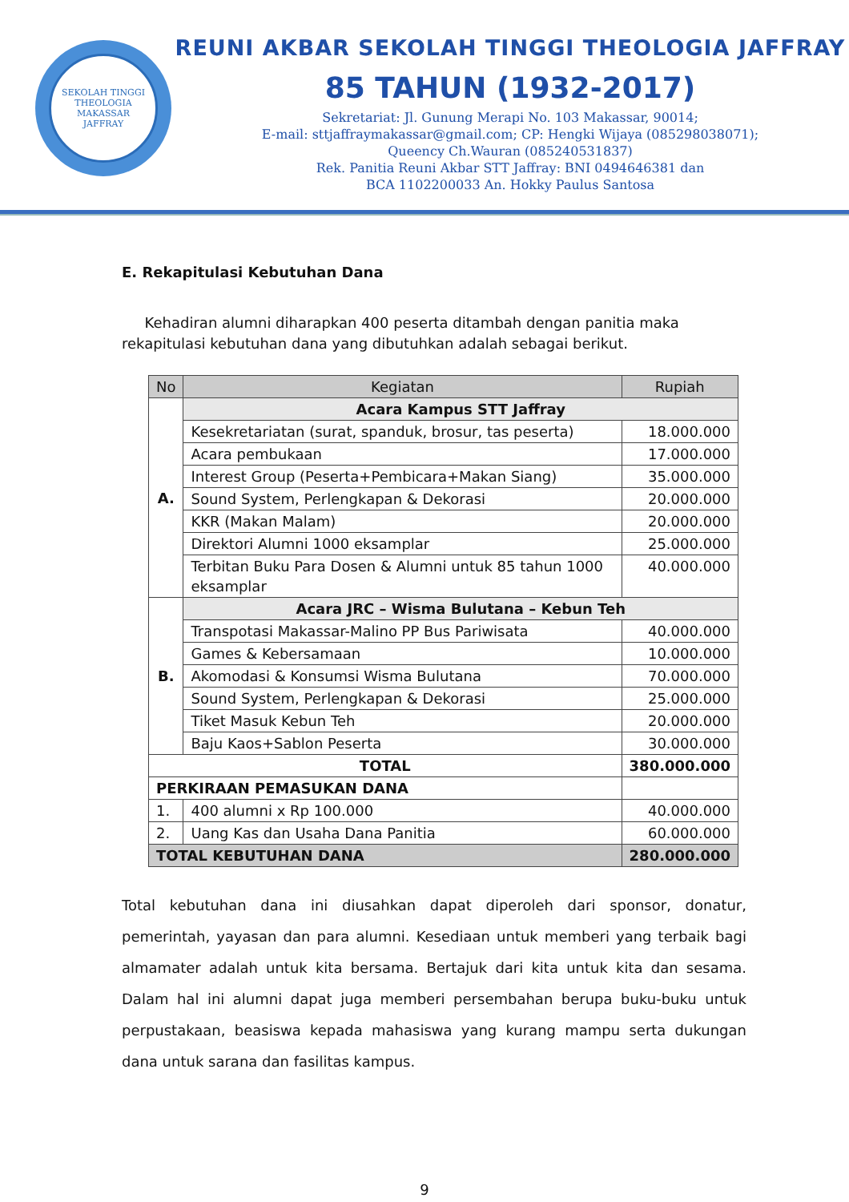SEKOLAH TINGGI THEOLOGIA
MAKASSAR
JAFFRAY
REUNI AKBAR SEKOLAH TINGGI THEOLOGIA JAFFRAY
85 TAHUN (1932-2017)
Sekretariat: Jl. Gunung Merapi No. 103 Makassar, 90014;
E-mail: sttjaffraymakassar@gmail.com; CP: Hengki Wijaya (085298038071);
Queency Ch.Wauran (085240531837)
Rek. Panitia Reuni Akbar STT Jaffray: BNI 0494646381 dan
BCA 1102200033 An. Hokky Paulus Santosa
E. Rekapitulasi Kebutuhan Dana
Kehadiran alumni diharapkan 400 peserta ditambah dengan panitia maka rekapitulasi kebutuhan dana yang dibutuhkan adalah sebagai berikut.
| No | Kegiatan | Rupiah |
| --- | --- | --- |
| A. | Acara Kampus STT Jaffray | |
| | Kesekretariatan (surat, spanduk, brosur, tas peserta) | 18.000.000 |
| | Acara pembukaan | 17.000.000 |
| | Interest Group (Peserta+Pembicara+Makan Siang) | 35.000.000 |
| | Sound System, Perlengkapan & Dekorasi | 20.000.000 |
| | KKR (Makan Malam) | 20.000.000 |
| | Direktori Alumni 1000 eksamplar | 25.000.000 |
| | Terbitan Buku Para Dosen & Alumni untuk 85 tahun 1000 eksamplar | 40.000.000 |
| B. | Acara JRC – Wisma Bulutana – Kebun Teh | |
| | Transpotasi Makassar-Malino PP Bus Pariwisata | 40.000.000 |
| | Games & Kebersamaan | 10.000.000 |
| | Akomodasi & Konsumsi Wisma Bulutana | 70.000.000 |
| | Sound System, Perlengkapan & Dekorasi | 25.000.000 |
| | Tiket Masuk Kebun Teh | 20.000.000 |
| | Baju Kaos+Sablon Peserta | 30.000.000 |
| TOTAL | | 380.000.000 |
| PERKIRAAN PEMASUKAN DANA | | |
| 1. | 400 alumni x Rp 100.000 | 40.000.000 |
| 2. | Uang Kas dan Usaha Dana Panitia | 60.000.000 |
| TOTAL KEBUTUHAN DANA | | 280.000.000 |
Total kebutuhan dana ini diusahkan dapat diperoleh dari sponsor, donatur, pemerintah, yayasan dan para alumni. Kesediaan untuk memberi yang terbaik bagi almamater adalah untuk kita bersama. Bertajuk dari kita untuk kita dan sesama. Dalam hal ini alumni dapat juga memberi persembahan berupa buku-buku untuk perpustakaan, beasiswa kepada mahasiswa yang kurang mampu serta dukungan dana untuk sarana dan fasilitas kampus.
9